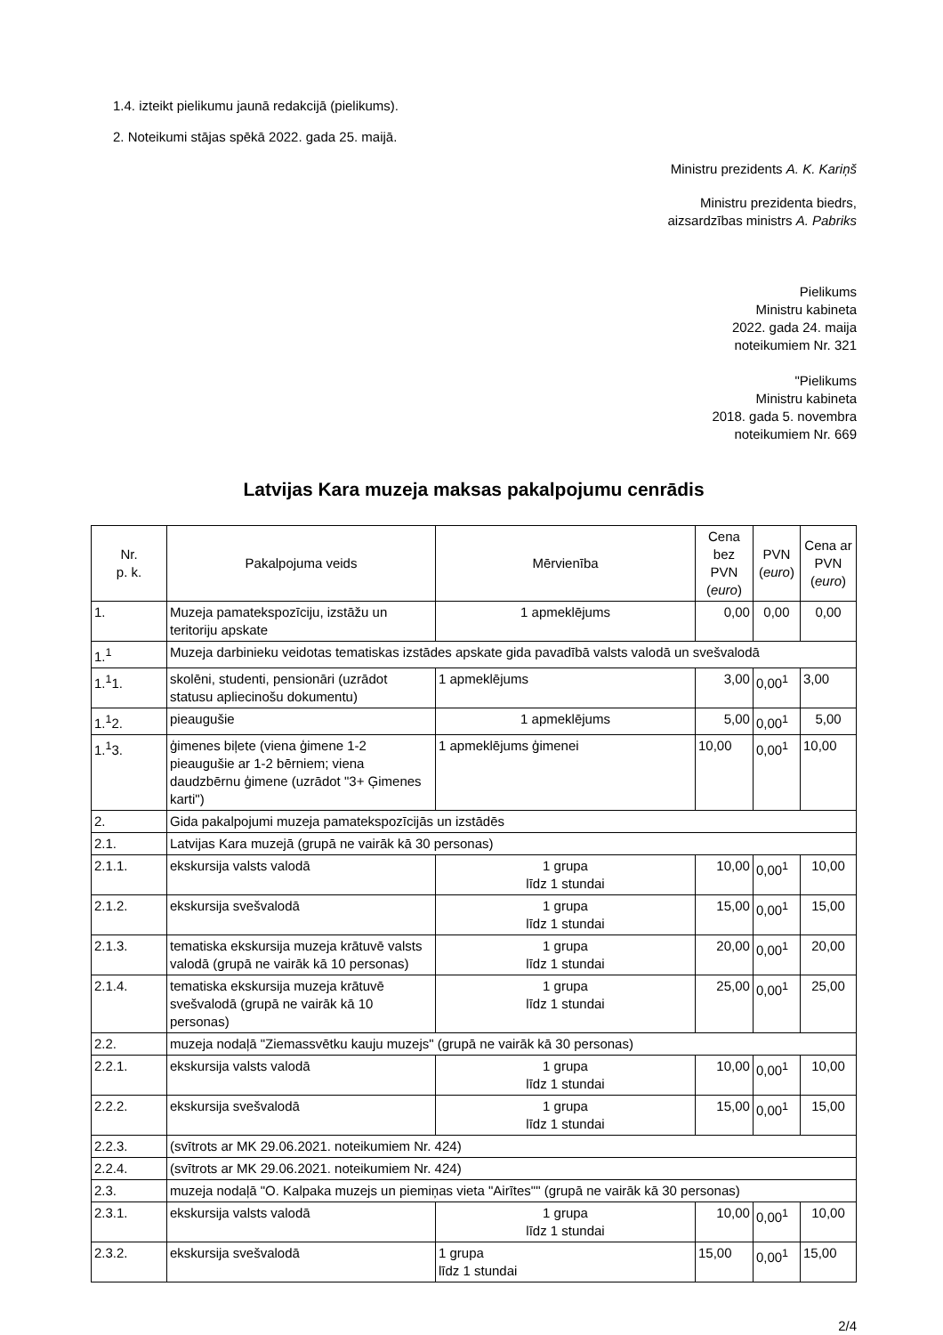1.4. izteikt pielikumu jaunā redakcijā (pielikums).
2. Noteikumi stājas spēkā 2022. gada 25. maijā.
Ministru prezidents A. K. Kariņš
Ministru prezidenta biedrs,
aizsardzības ministrs A. Pabriks
Pielikums
Ministru kabineta
2022. gada 24. maija
noteikumiem Nr. 321
"Pielikums
Ministru kabineta
2018. gada 5. novembra
noteikumiem Nr. 669
Latvijas Kara muzeja maksas pakalpojumu cenrādis
| Nr. p. k. | Pakalpojuma veids | Mērvienība | Cena bez PVN ( euro ) | PVN ( euro ) | Cena ar PVN ( euro ) |
| --- | --- | --- | --- | --- | --- |
| 1. | Muzeja pamatekspozīciju, izstāžu un teritoriju apskate | 1 apmeklējums | 0,00 | 0,00 | 0,00 |
| 1.<sup>1</sup> | Muzeja darbinieku veidotas tematiskas izstādes apskate gida pavadībā valsts valodā un svešvalodā | | | | |
| 1.<sup>1</sup>1. | skolēni, studenti, pensionāri (uzrādot statusu apliecinošu dokumentu) | 1 apmeklējums | 3,00 | 0,00<sup>1</sup> | 3,00 |
| 1.<sup>1</sup>2. | pieaugušie | 1 apmeklējums | 5,00 | 0,00<sup>1</sup> | 5,00 |
| 1.<sup>1</sup>3. | ģimenes biļete (viena ģimene 1-2 pieaugušie ar 1-2 bērniem; viena daudzbērnu ģimene (uzrādot "3+ Ģimenes karti") | 1 apmeklējums ģimenei | 10,00 | 0,00<sup>1</sup> | 10,00 |
| 2. | Gida pakalpojumi muzeja pamatekspozīcijās un izstādēs | | | | |
| 2.1. | Latvijas Kara muzejā (grupā ne vairāk kā 30 personas) | | | | |
| 2.1.1. | ekskursija valsts valodā | 1 grupa līdz 1 stundai | 10,00 | 0,00<sup>1</sup> | 10,00 |
| 2.1.2. | ekskursija svešvalodā | 1 grupa līdz 1 stundai | 15,00 | 0,00<sup>1</sup> | 15,00 |
| 2.1.3. | tematiska ekskursija muzeja krātuvē valsts valodā (grupā ne vairāk kā 10 personas) | 1 grupa līdz 1 stundai | 20,00 | 0,00<sup>1</sup> | 20,00 |
| 2.1.4. | tematiska ekskursija muzeja krātuvē svešvalodā (grupā ne vairāk kā 10 personas) | 1 grupa līdz 1 stundai | 25,00 | 0,00<sup>1</sup> | 25,00 |
| 2.2. | muzeja nodaļā "Ziemassvētku kauju muzejs" (grupā ne vairāk kā 30 personas) | | | | |
| 2.2.1. | ekskursija valsts valodā | 1 grupa līdz 1 stundai | 10,00 | 0,00<sup>1</sup> | 10,00 |
| 2.2.2. | ekskursija svešvalodā | 1 grupa līdz 1 stundai | 15,00 | 0,00<sup>1</sup> | 15,00 |
| 2.2.3. | (svītrots ar MK 29.06.2021. noteikumiem Nr. 424) | | | | |
| 2.2.4. | (svītrots ar MK 29.06.2021. noteikumiem Nr. 424) | | | | |
| 2.3. | muzeja nodaļā "O. Kalpaka muzejs un piemiņas vieta "Airītes"" (grupā ne vairāk kā 30 personas) | | | | |
| 2.3.1. | ekskursija valsts valodā | 1 grupa līdz 1 stundai | 10,00 | 0,00<sup>1</sup> | 10,00 |
| 2.3.2. | ekskursija svešvalodā | 1 grupa līdz 1 stundai | 15,00 | 0,00<sup>1</sup> | 15,00 |
2/4